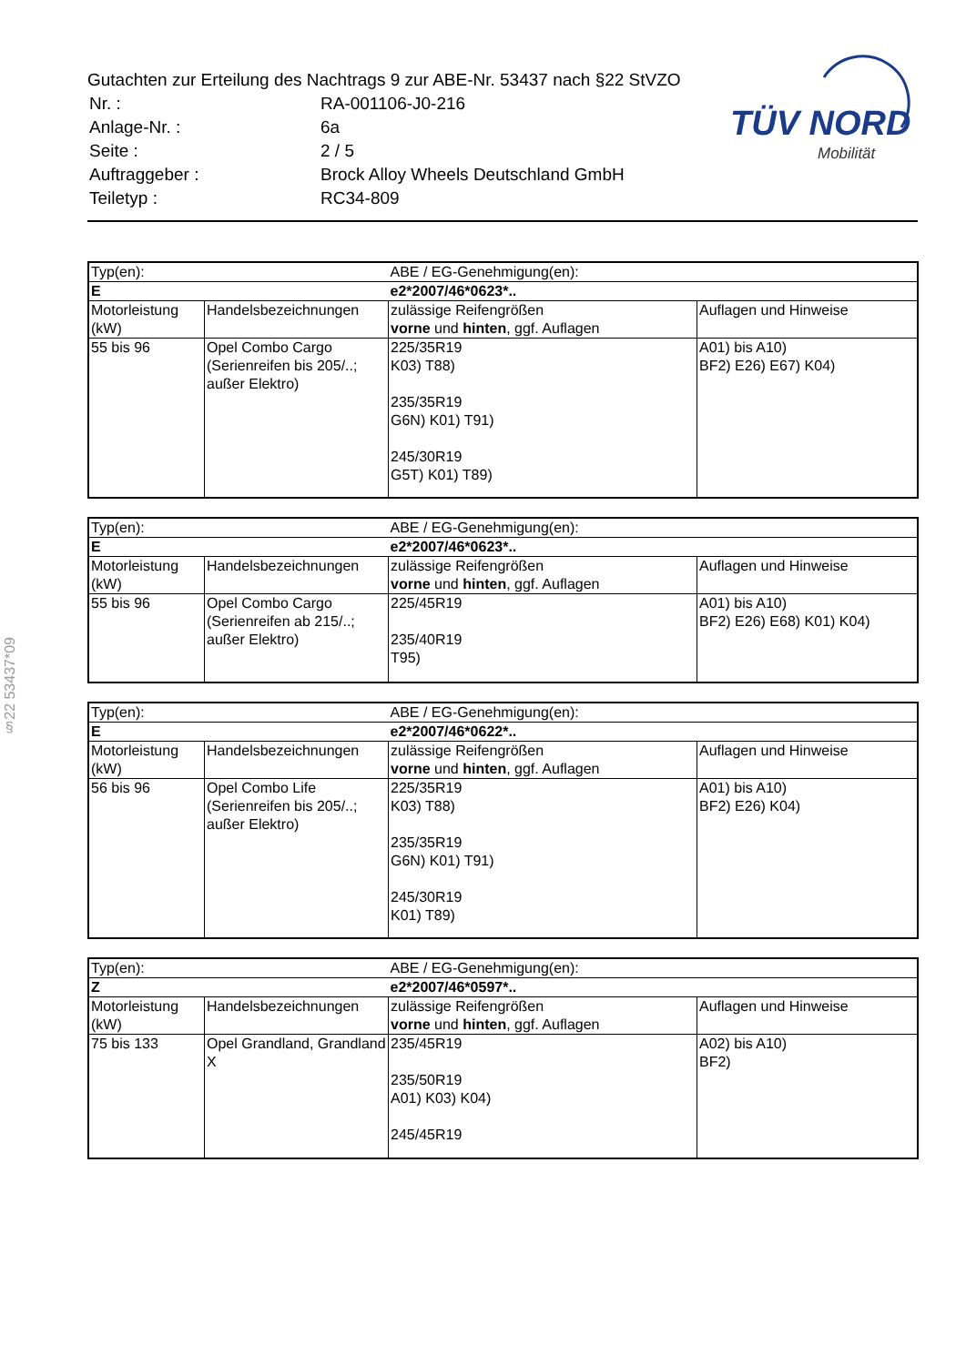Gutachten zur Erteilung des Nachtrags 9 zur ABE-Nr. 53437 nach §22 StVZO
| Nr. : | RA-001106-J0-216 |
| Anlage-Nr. : | 6a |
| Seite : | 2 / 5 |
| Auftraggeber : | Brock Alloy Wheels Deutschland GmbH |
| Teiletyp : | RC34-809 |
TÜV NORD
Mobilität
§22 53437*09
| Typ(en): | | ABE / EG-Genehmigung(en): | |
| E | | e2*2007/46*0623*.. | |
| Motorleistung (kW) | Handelsbezeichnungen | zulässige Reifengrößen vorne und hinten , ggf. Auflagen | Auflagen und Hinweise |
| 55 bis 96 | Opel Combo Cargo (Serienreifen bis 205/..; außer Elektro) | 225/35R19 K03) T88) 235/35R19 G6N) K01) T91) 245/30R19 G5T) K01) T89) | A01) bis A10) BF2) E26) E67) K04) |
| Typ(en): | | ABE / EG-Genehmigung(en): | |
| E | | e2*2007/46*0623*.. | |
| Motorleistung (kW) | Handelsbezeichnungen | zulässige Reifengrößen vorne und hinten , ggf. Auflagen | Auflagen und Hinweise |
| 55 bis 96 | Opel Combo Cargo (Serienreifen ab 215/..; außer Elektro) | 225/45R19 235/40R19 T95) | A01) bis A10) BF2) E26) E68) K01) K04) |
| Typ(en): | | ABE / EG-Genehmigung(en): | |
| E | | e2*2007/46*0622*.. | |
| Motorleistung (kW) | Handelsbezeichnungen | zulässige Reifengrößen vorne und hinten , ggf. Auflagen | Auflagen und Hinweise |
| 56 bis 96 | Opel Combo Life (Serienreifen bis 205/..; außer Elektro) | 225/35R19 K03) T88) 235/35R19 G6N) K01) T91) 245/30R19 K01) T89) | A01) bis A10) BF2) E26) K04) |
| Typ(en): | | ABE / EG-Genehmigung(en): | |
| Z | | e2*2007/46*0597*.. | |
| Motorleistung (kW) | Handelsbezeichnungen | zulässige Reifengrößen vorne und hinten , ggf. Auflagen | Auflagen und Hinweise |
| 75 bis 133 | Opel Grandland, Grandland X | 235/45R19 235/50R19 A01) K03) K04) 245/45R19 | A02) bis A10) BF2) |